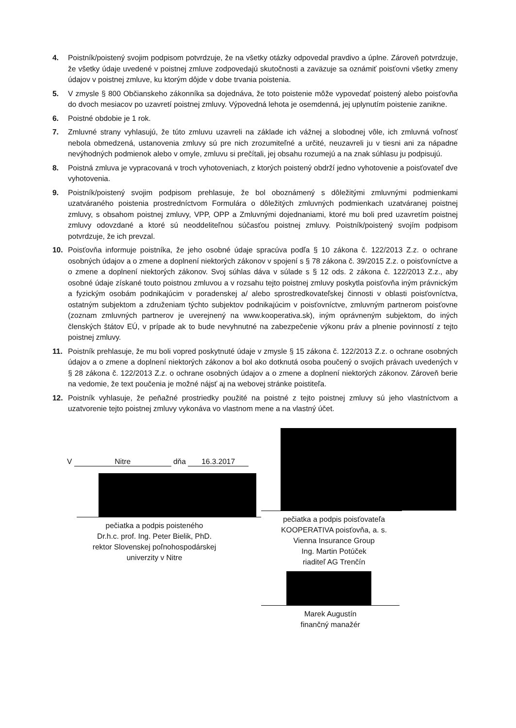4. Poistník/poistený svojim podpisom potvrdzuje, že na všetky otázky odpovedal pravdivo a úplne. Zároveň potvrdzuje, že všetky údaje uvedené v poistnej zmluve zodpovedajú skutočnosti a zaväzuje sa oznámiť poisťovni všetky zmeny údajov v poistnej zmluve, ku ktorým dôjde v dobe trvania poistenia.
5. V zmysle § 800 Občianskeho zákonníka sa dojednáva, že toto poistenie môže vypovedať poistený alebo poisťovňa do dvoch mesiacov po uzavretí poistnej zmluvy. Výpovedná lehota je osemdenná, jej uplynutím poistenie zanikne.
6. Poistné obdobie je 1 rok.
7. Zmluvné strany vyhlasujú, že túto zmluvu uzavreli na základe ich vážnej a slobodnej vôle, ich zmluvná voľnosť nebola obmedzená, ustanovenia zmluvy sú pre nich zrozumiteľné a určité, neuzavreli ju v tiesni ani za nápadne nevýhodných podmienok alebo v omyle, zmluvu si prečítali, jej obsahu rozumejú a na znak súhlasu ju podpisujú.
8. Poistná zmluva je vypracovaná v troch vyhotoveniach, z ktorých poistený obdrží jedno vyhotovenie a poisťovateľ dve vyhotovenia.
9. Poistník/poistený svojim podpisom prehlasuje, že bol oboznámený s dôležitými zmluvnými podmienkami uzatváraného poistenia prostredníctvom Formulára o dôležitých zmluvných podmienkach uzatváranej poistnej zmluvy, s obsahom poistnej zmluvy, VPP, OPP a Zmluvnými dojednaniami, ktoré mu boli pred uzavretím poistnej zmluvy odovzdané a ktoré sú neoddeliteľnou súčasťou poistnej zmluvy. Poistník/poistený svojím podpisom potvrdzuje, že ich prevzal.
10. Poisťovňa informuje poistníka, že jeho osobné údaje spracúva podľa § 10 zákona č. 122/2013 Z.z. o ochrane osobných údajov a o zmene a doplnení niektorých zákonov v spojení s § 78 zákona č. 39/2015 Z.z. o poisťovníctve a o zmene a doplnení niektorých zákonov. Svoj súhlas dáva v súlade s § 12 ods. 2 zákona č. 122/2013 Z.z., aby osobné údaje získané touto poistnou zmluvou a v rozsahu tejto poistnej zmluvy poskytla poisťovňa iným právnickým a fyzickým osobám podnikajúcim v poradenskej a/ alebo sprostredkovateľskej činnosti v oblasti poisťovníctva, ostatným subjektom a združeniam týchto subjektov podnikajúcim v poisťovníctve, zmluvným partnerom poisťovne (zoznam zmluvných partnerov je uverejnený na www.kooperativa.sk), iným oprávneným subjektom, do iných členských štátov EÚ, v prípade ak to bude nevyhnutné na zabezpečenie výkonu práv a plnenie povinností z tejto poistnej zmluvy.
11. Poistník prehlasuje, že mu boli vopred poskytnuté údaje v zmysle § 15 zákona č. 122/2013 Z.z. o ochrane osobných údajov a o zmene a doplnení niektorých zákonov a bol ako dotknutá osoba poučený o svojich právach uvedených v § 28 zákona č. 122/2013 Z.z. o ochrane osobných údajov a o zmene a doplnení niektorých zákonov. Zároveň berie na vedomie, že text poučenia je možné nájsť aj na webovej stránke poistiteľa.
12. Poistník vyhlasuje, že peňažné prostriedky použité na poistné z tejto poistnej zmluvy sú jeho vlastníctvom a uzatvorenie tejto poistnej zmluvy vykonáva vo vlastnom mene a na vlastný účet.
V Nitre dňa 16.3.2017
pečiatka a podpis poisteného
Dr.h.c. prof. Ing. Peter Bielik, PhD.
rektor Slovenskej poľnohospodárskej
univerzity v Nitre
pečiatka a podpis poisťovateľa
KOOPERATIVA poisťovňa, a. s.
Vienna Insurance Group
Ing. Martin Potúček
riaditeľ AG Trenčín
Marek Augustín
finančný manažér